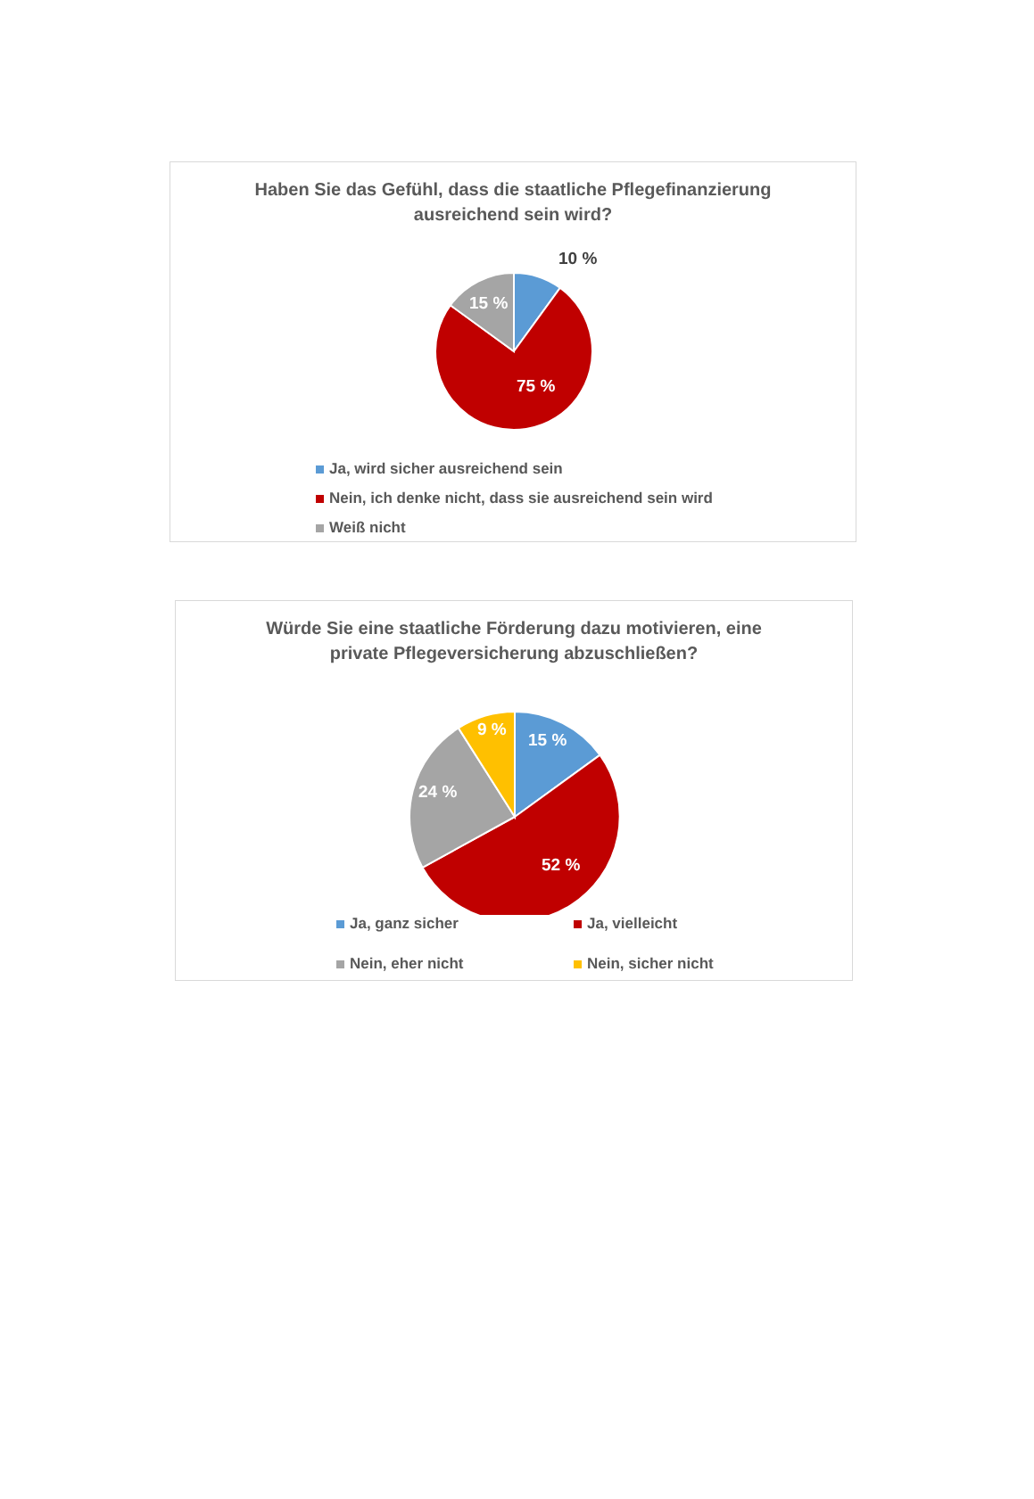Haben Sie das Gefühl, dass die staatliche Pflegefinanzierung
ausreichend sein wird?
10 %
15 %
75 %
Ja, wird sicher ausreichend sein
Nein, ich denke nicht, dass sie ausreichend sein wird
Weiß nicht
Würde Sie eine staatliche Förderung dazu motivieren, eine
private Pflegeversicherung abzuschließen?
15 %
9 %
24 %
52 %
Ja, ganz sicher
Ja, vielleicht
Nein, eher nicht
Nein, sicher nicht